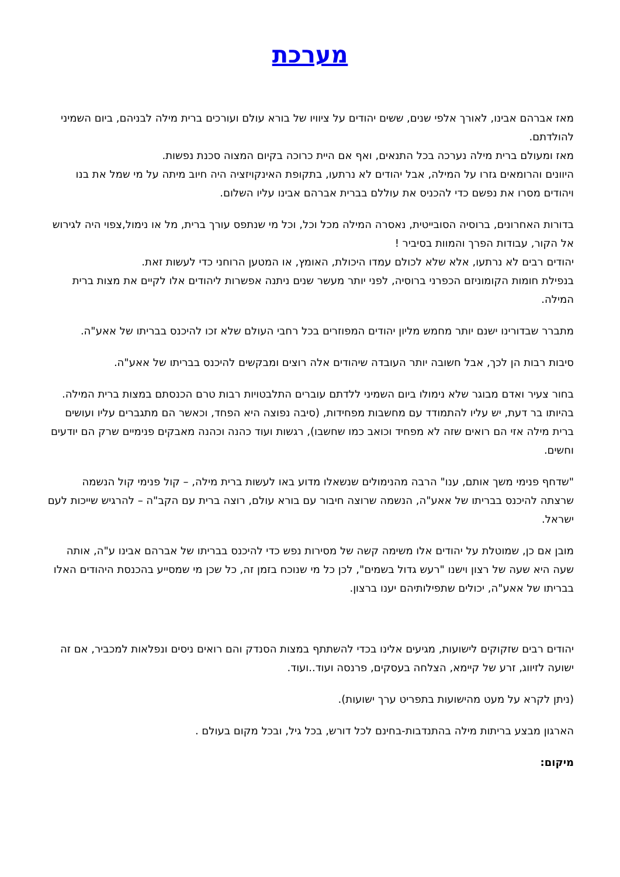מערכת
מאז אברהם אבינו, לאורך אלפי שנים, ששים יהודים על ציוויו של בורא עולם ועורכים ברית מילה לבניהם, ביום השמיני להולדתם.
מאז ומעולם ברית מילה נערכה בכל התנאים, ואף אם היית כרוכה בקיום המצוה סכנת נפשות.
היוונים והרומאים גזרו על המילה, אבל יהודים לא נרתעו, בתקופת האינקויזציה היה חיוב מיתה על מי שמל את בנו ויהודים מסרו את נפשם כדי להכניס את עוללם בברית אברהם אבינו עליו השלום.
בדורות האחרונים, ברוסיה הסובייטית, נאסרה המילה מכל וכל, וכל מי שנתפס עורך ברית, מל או נימול,צפוי היה לגירוש אל הקור, עבודות הפרך והמוות בסיביר !
יהודים רבים לא נרתעו, אלא שלא לכולם עמדו היכולת, האומץ, או המטען הרוחני כדי לעשות זאת.
בנפילת חומות הקומוניזם הכפרני ברוסיה, לפני יותר מעשר שנים ניתנה אפשרות ליהודים אלו לקיים את מצות ברית המילה.
מתברר שבדורינו ישנם יותר מחמש מליון יהודים המפוזרים בכל רחבי העולם שלא זכו להיכנס בבריתו של אאע"ה.
סיבות רבות הן לכך, אבל חשובה יותר העובדה שיהודים אלה רוצים ומבקשים להיכנס בבריתו של אאע"ה.
בחור צעיר ואדם מבוגר שלא נימולו ביום השמיני ללדתם עוברים התלבטויות רבות טרם הכנסתם במצות ברית המילה. בהיותו בר דעת, יש עליו להתמודד עם מחשבות מפחידות, (סיבה נפוצה היא הפחד, וכאשר הם מתגברים עליו ועושים ברית מילה אזי הם רואים שזה לא מפחיד וכואב כמו שחשבו), רגשות ועוד כהנה וכהנה מאבקים פנימיים שרק הם יודעים וחשים.
"שדחף פנימי משך אותם, ענו" הרבה מהנימולים שנשאלו מדוע באו לעשות ברית מילה, – קול פנימי קול הנשמה שרצתה להיכנס בבריתו של אאע"ה, הנשמה שרוצה חיבור עם בורא עולם, רוצה ברית עם הקב"ה – להרגיש שייכות לעם ישראל.
מובן אם כן, שמוטלת על יהודים אלו משימה קשה של מסירות נפש כדי להיכנס בבריתו של אברהם אבינו ע"ה, אותה שעה היא שעה של רצון וישנו "רעש גדול בשמים", לכן כל מי שנוכח בזמן זה, כל שכן מי שמסייע בהכנסת היהודים האלו בבריתו של אאע"ה, יכולים שתפילותיהם יענו ברצון.
יהודים רבים שזקוקים לישועות, מגיעים אלינו בכדי להשתתף במצות הסנדק והם רואים ניסים ונפלאות למכביר, אם זה ישועה לזיווג, זרע של קיימא, הצלחה בעסקים, פרנסה ועוד..ועוד.
(ניתן לקרא על מעט מהישועות בתפריט ערך ישועות).
הארגון מבצע בריתות מילה בהתנדבות-בחינם לכל דורש, בכל גיל, ובכל מקום בעולם .
מיקום: